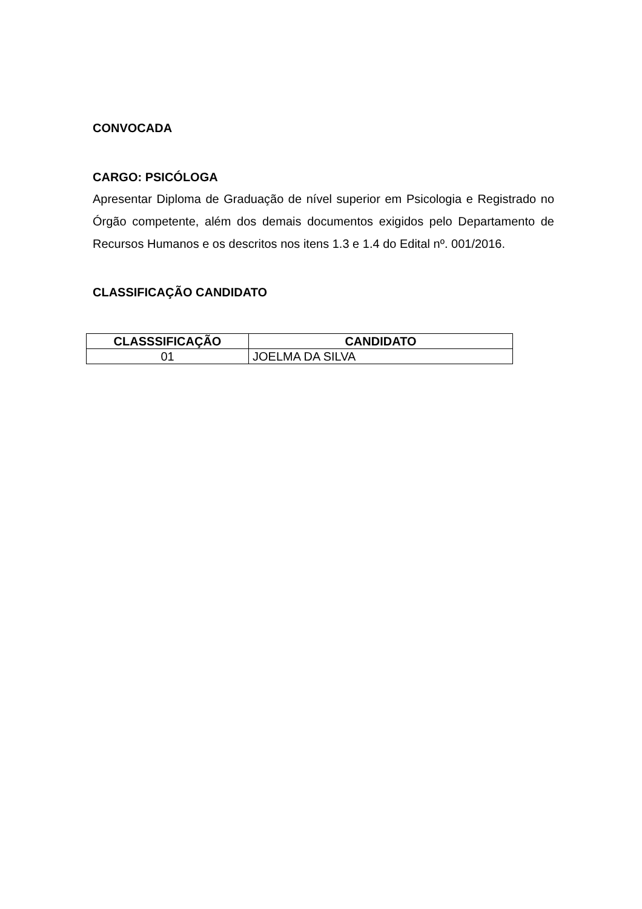CONVOCADA
CARGO: PSICÓLOGA
Apresentar Diploma de Graduação de nível superior em Psicologia e Registrado no Órgão competente, além dos demais documentos exigidos pelo Departamento de Recursos Humanos e os descritos nos itens 1.3 e 1.4 do Edital nº. 001/2016.
CLASSIFICAÇÃO CANDIDATO
| CLASSSIFICAÇÃO | CANDIDATO |
| --- | --- |
| 01 | JOELMA DA SILVA |